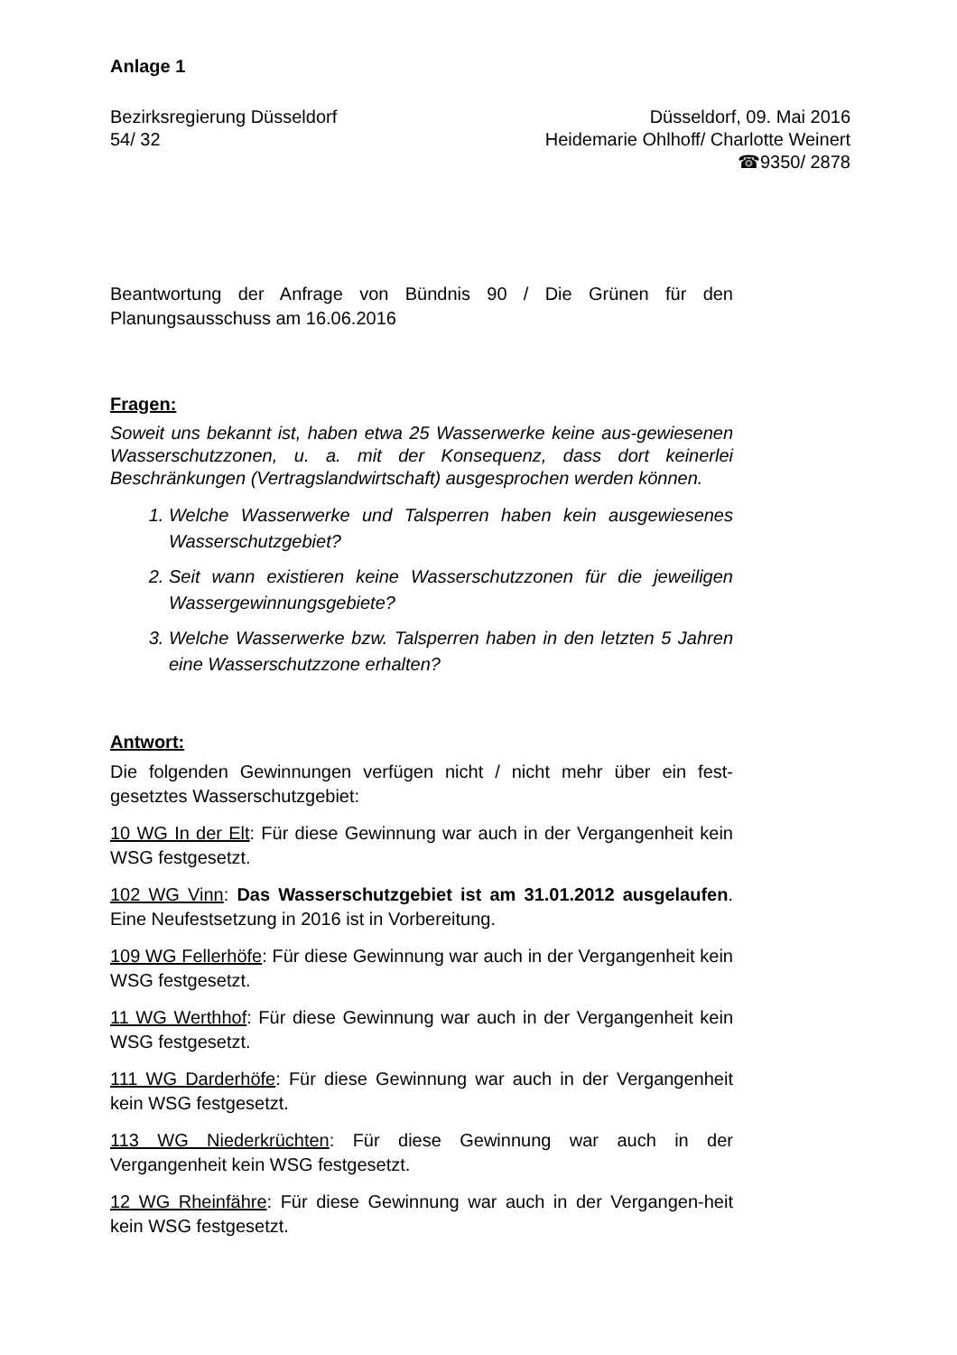Anlage 1
Bezirksregierung Düsseldorf
54/ 32
Düsseldorf, 09. Mai 2016
Heidemarie Ohlhoff/ Charlotte Weinert
☎9350/ 2878
Beantwortung der Anfrage von Bündnis 90 / Die Grünen für den Planungsausschuss am 16.06.2016
Fragen:
Soweit uns bekannt ist, haben etwa 25 Wasserwerke keine aus-gewiesenen Wasserschutzzonen, u. a. mit der Konsequenz, dass dort keinerlei Beschränkungen (Vertragslandwirtschaft) ausgesprochen werden können.
1. Welche Wasserwerke und Talsperren haben kein ausgewiesenes Wasserschutzgebiet?
2. Seit wann existieren keine Wasserschutzzonen für die jeweiligen Wassergewinnungsgebiete?
3. Welche Wasserwerke bzw. Talsperren haben in den letzten 5 Jahren eine Wasserschutzzone erhalten?
Antwort:
Die folgenden Gewinnungen verfügen nicht / nicht mehr über ein fest-gesetztes Wasserschutzgebiet:
10 WG In der Elt: Für diese Gewinnung war auch in der Vergangenheit kein WSG festgesetzt.
102 WG Vinn: Das Wasserschutzgebiet ist am 31.01.2012 ausgelaufen. Eine Neufestsetzung in 2016 ist in Vorbereitung.
109 WG Fellerhöfe: Für diese Gewinnung war auch in der Vergangenheit kein WSG festgesetzt.
11 WG Werthhof: Für diese Gewinnung war auch in der Vergangenheit kein WSG festgesetzt.
111 WG Darderhöfe: Für diese Gewinnung war auch in der Vergangenheit kein WSG festgesetzt.
113 WG Niederkrüchten: Für diese Gewinnung war auch in der Vergangenheit kein WSG festgesetzt.
12 WG Rheinfähre: Für diese Gewinnung war auch in der Vergangen-heit kein WSG festgesetzt.